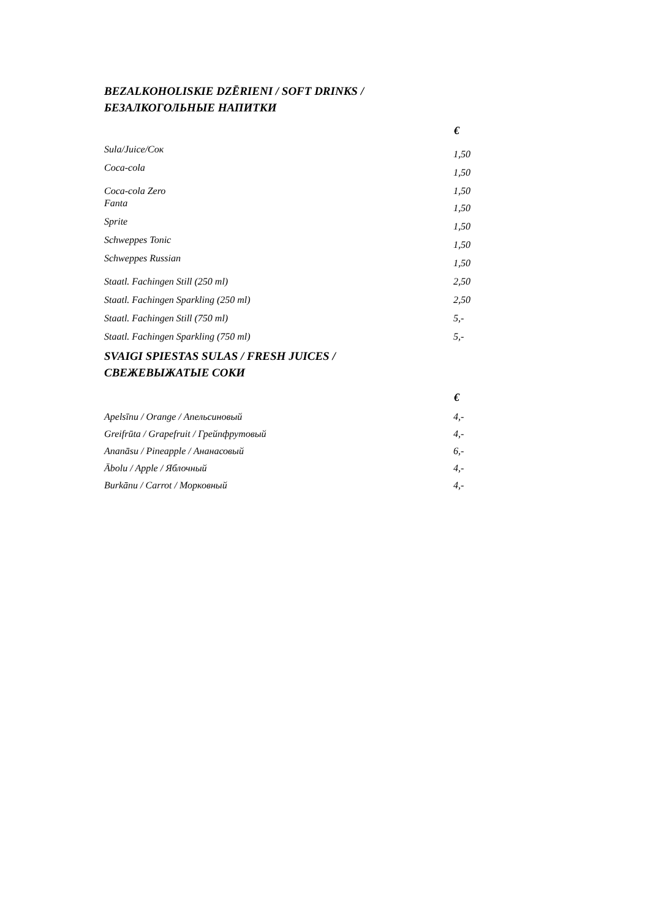BEZALKOHOLISKIE DZĒRIENI / SOFT DRINKS /
БЕЗАЛКОГОЛЬНЫЕ НАПИТКИ
| | € |
| Sula/Juice/Сок | 1,50 |
| Coca-cola | 1,50 |
| Coca-cola Zero | 1,50 |
| Fanta | 1,50 |
| Sprite | 1,50 |
| Schweppes Tonic | 1,50 |
| Schweppes Russian | 1,50 |
| Staatl. Fachingen Still (250 ml) | 2,50 |
| Staatl. Fachingen Sparkling (250 ml) | 2,50 |
| Staatl. Fachingen Still (750 ml) | 5,- |
| Staatl. Fachingen Sparkling (750 ml) | 5,- |
SVAIGI SPIESTAS SULAS / FRESH JUICES /
СВЕЖЕВЫЖАТЫЕ СОКИ
| | € |
| Apelsīnu / Orange / Апельсиновый | 4,- |
| Greifrūta / Grapefruit / Грейпфрутовый | 4,- |
| Ananāsu / Pineapple / Ананасовый | 6,- |
| Ābolu / Apple / Яблочный | 4,- |
| Burkānu / Carrot / Морковный | 4,- |